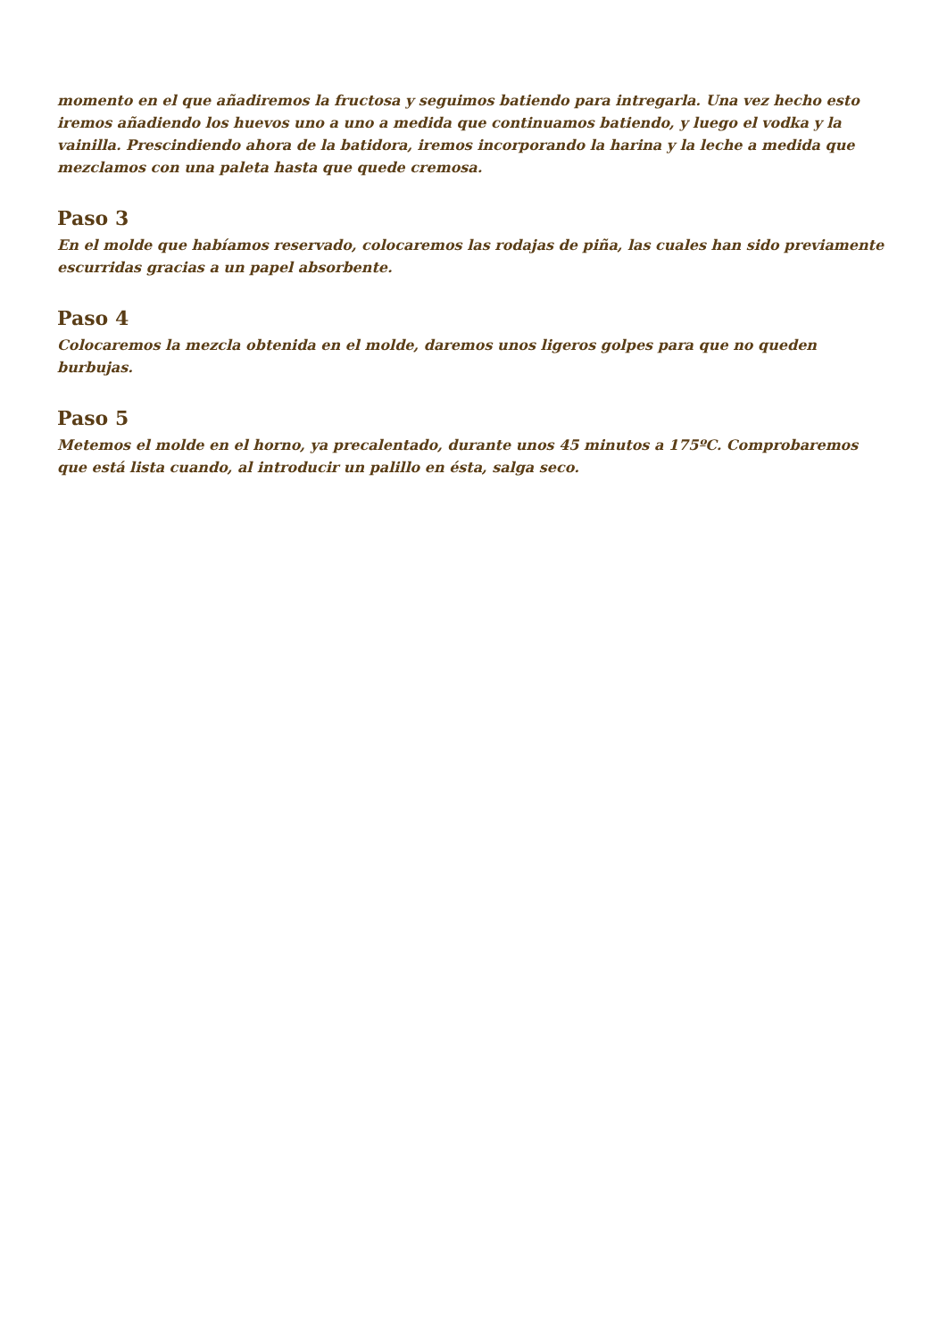momento en el que añadiremos la fructosa y seguimos batiendo para intregarla. Una vez hecho esto iremos añadiendo los huevos uno a uno a medida que continuamos batiendo, y luego el vodka y la vainilla. Prescindiendo ahora de la batidora, iremos incorporando la harina y la leche a medida que mezclamos con una paleta hasta que quede cremosa.
Paso 3
En el molde que habíamos reservado, colocaremos las rodajas de piña, las cuales han sido previamente escurridas gracias a un papel absorbente.
Paso 4
Colocaremos la mezcla obtenida en el molde, daremos unos ligeros golpes para que no queden burbujas.
Paso 5
Metemos el molde en el horno, ya precalentado, durante unos 45 minutos a 175ºC. Comprobaremos que está lista cuando, al introducir un palillo en ésta, salga seco.